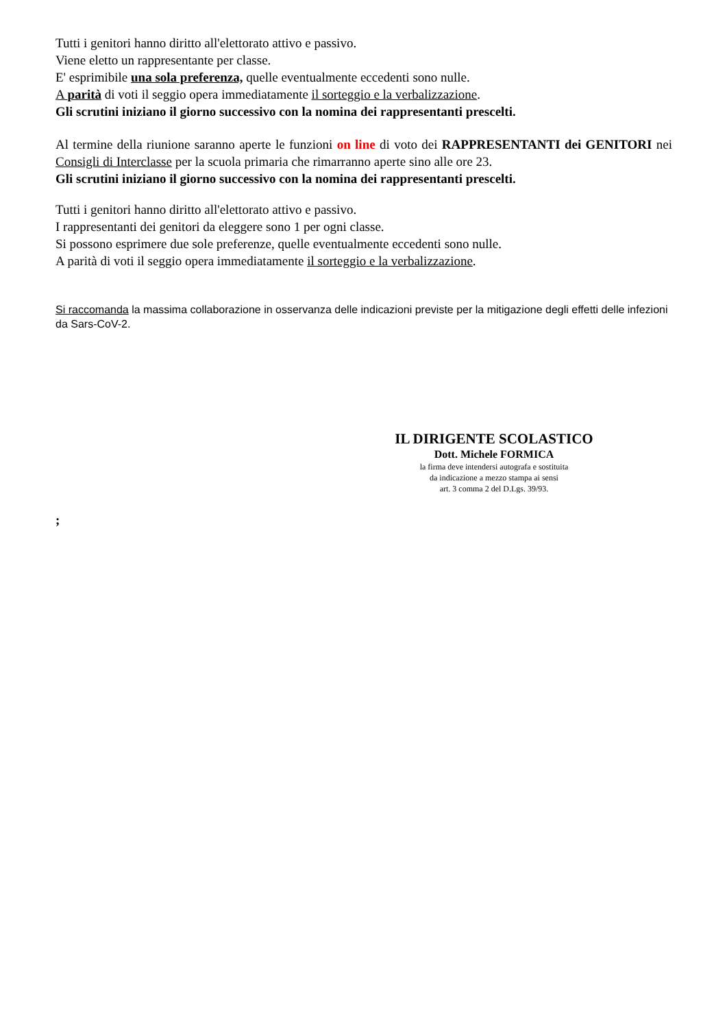Tutti i genitori hanno diritto all'elettorato attivo e passivo.
Viene eletto un rappresentante per classe.
E' esprimibile una sola preferenza, quelle eventualmente eccedenti sono nulle.
A parità di voti il seggio opera immediatamente il sorteggio e la verbalizzazione.
Gli scrutini iniziano il giorno successivo con la nomina dei rappresentanti prescelti.
Al termine della riunione saranno aperte le funzioni on line di voto dei RAPPRESENTANTI dei GENITORI nei Consigli di Interclasse per la scuola primaria che rimarranno aperte sino alle ore 23.
Gli scrutini iniziano il giorno successivo con la nomina dei rappresentanti prescelti.
Tutti i genitori hanno diritto all'elettorato attivo e passivo.
I rappresentanti dei genitori da eleggere sono 1 per ogni classe.
Si possono esprimere due sole preferenze, quelle eventualmente eccedenti sono nulle.
A parità di voti il seggio opera immediatamente il sorteggio e la verbalizzazione.
Si raccomanda la massima collaborazione in osservanza delle indicazioni previste per la mitigazione degli effetti delle infezioni da Sars-CoV-2.
IL DIRIGENTE SCOLASTICO
Dott. Michele FORMICA
la firma deve intendersi autografa e sostituita
da indicazione a mezzo stampa ai sensi
art. 3 comma 2 del D.Lgs. 39/93.
;